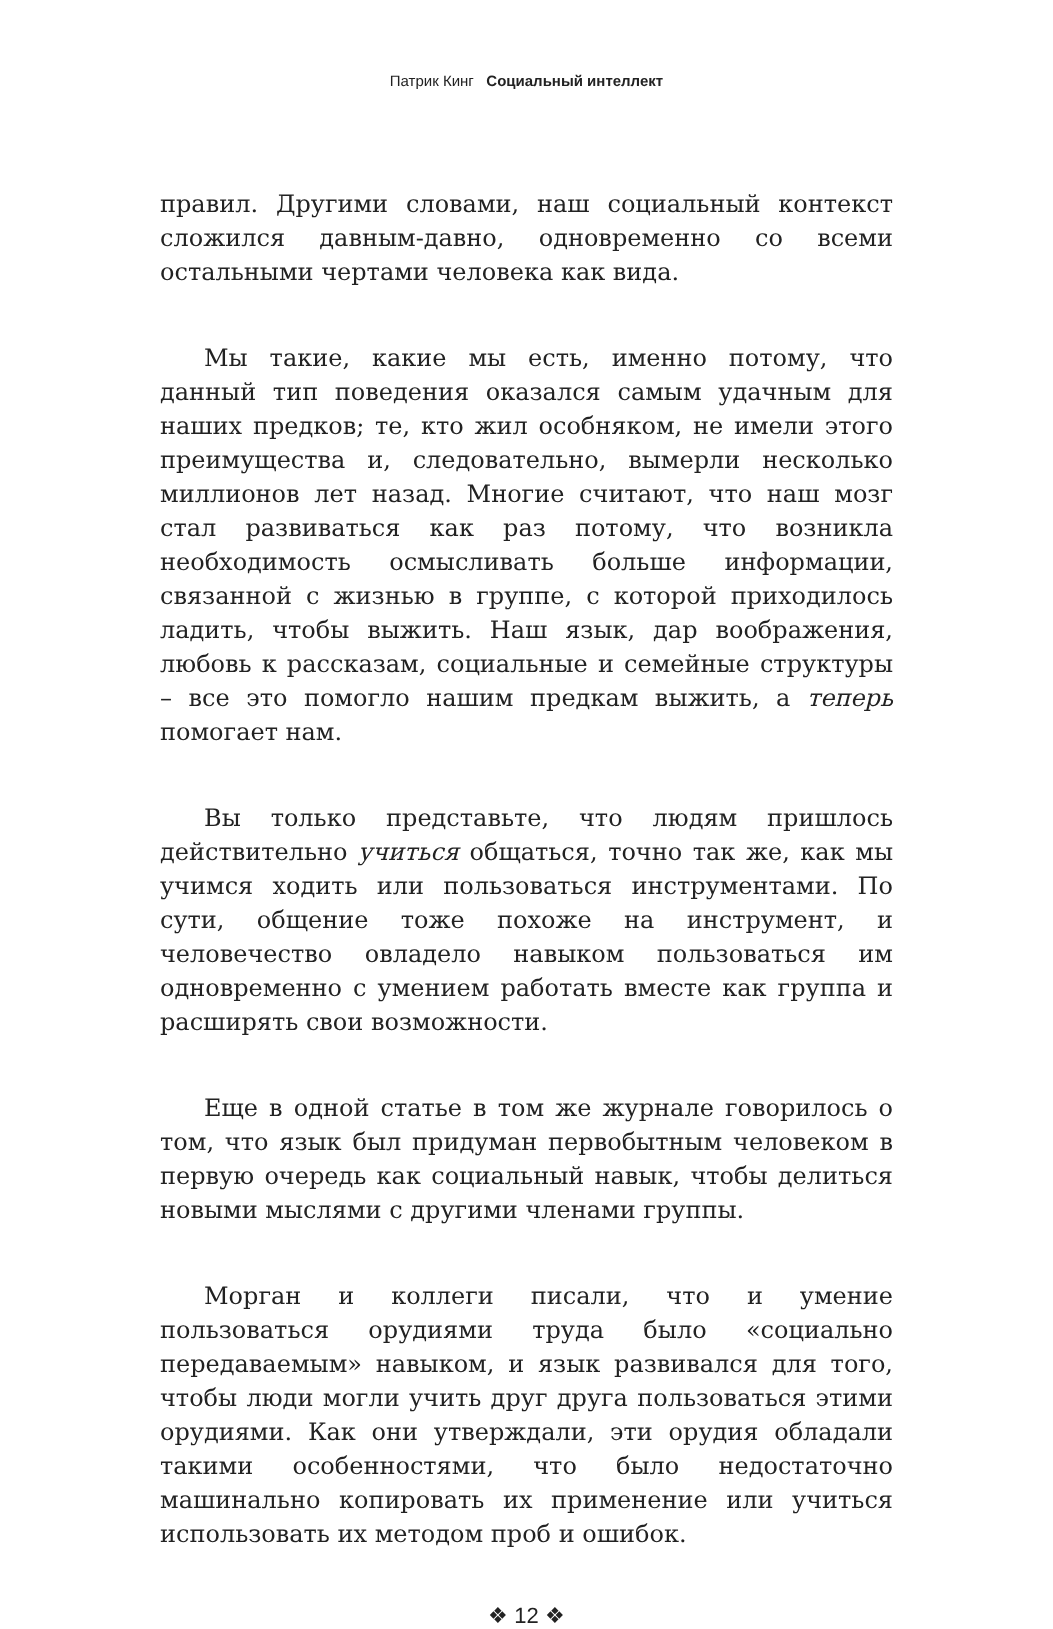Патрик Кинг Социальный интеллект
правил. Другими словами, наш социальный контекст сложился давным-давно, одновременно со всеми остальными чертами человека как вида.
Мы такие, какие мы есть, именно потому, что данный тип поведения оказался самым удачным для наших предков; те, кто жил особняком, не имели этого преимущества и, следовательно, вымерли несколько миллионов лет назад. Многие считают, что наш мозг стал развиваться как раз потому, что возникла необходимость осмысливать больше информации, связанной с жизнью в группе, с которой приходилось ладить, чтобы выжить. Наш язык, дар воображения, любовь к рассказам, социальные и семейные структуры – все это помогло нашим предкам выжить, а теперь помогает нам.
Вы только представьте, что людям пришлось действительно учиться общаться, точно так же, как мы учимся ходить или пользоваться инструментами. По сути, общение тоже похоже на инструмент, и человечество овладело навыком пользоваться им одновременно с умением работать вместе как группа и расширять свои возможности.
Еще в одной статье в том же журнале говорилось о том, что язык был придуман первобытным человеком в первую очередь как социальный навык, чтобы делиться новыми мыслями с другими членами группы.
Морган и коллеги писали, что и умение пользоваться орудиями труда было «социально передаваемым» навыком, и язык развивался для того, чтобы люди могли учить друг друга пользоваться этими орудиями. Как они утверждали, эти орудия обладали такими особенностями, что было недостаточно машинально копировать их применение или учиться использовать их методом проб и ошибок.
❖ 12 ❖